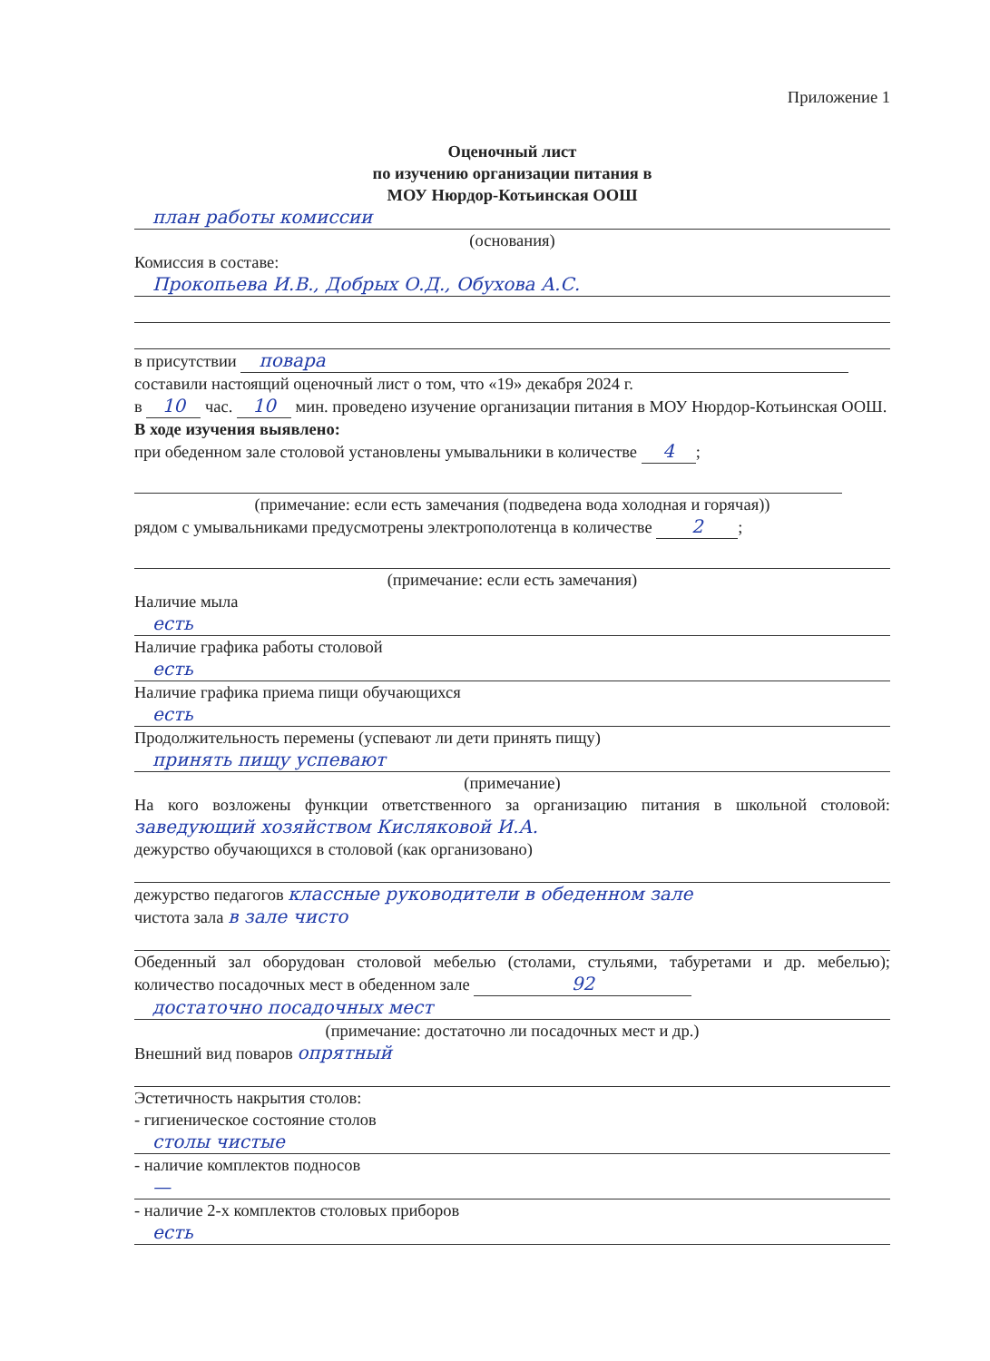Приложение 1
Оценочный лист
по изучению организации питания в
МОУ Нюрдор-Котьинская ООШ
план работы комиссии
(основания)
Комиссия в составе:
Прокопьева И.В., Добрых О.Д., Обухова А.С.
в присутствии повара
составили настоящий оценочный лист о том, что «19» декабря 2024 г.
в 10 час. 10 мин. проведено изучение организации питания в МОУ Нюрдор-Котьинская ООШ.
В ходе изучения выявлено:
при обеденном зале столовой установлены умывальники в количестве 4;
(примечание: если есть замечания (подведена вода холодная и горячая))
рядом с умывальниками предусмотрены электрополотенца в количестве 2;
(примечание: если есть замечания)
Наличие мыла
есть
Наличие графика работы столовой
есть
Наличие графика приема пищи обучающихся
есть
Продолжительность перемены (успевают ли дети принять пищу)
принять пищу успевают
(примечание)
На кого возложены функции ответственного за организацию питания в школьной столовой: заведующий хозяйством Кисляковой И.А.
дежурство обучающихся в столовой (как организовано)
дежурство педагогов классные руководители в обеденном зале
чистота зала в зале чисто
Обеденный зал оборудован столовой мебелью (столами, стульями, табуретами и др. мебелью); количество посадочных мест в обеденном зале 92
достаточно посадочных мест
(примечание: достаточно ли посадочных мест и др.)
Внешний вид поваров опрятный
Эстетичность накрытия столов:
- гигиеническое состояние столов
столы чистые
- наличие комплектов подносов
—
- наличие 2-х комплектов столовых приборов
есть